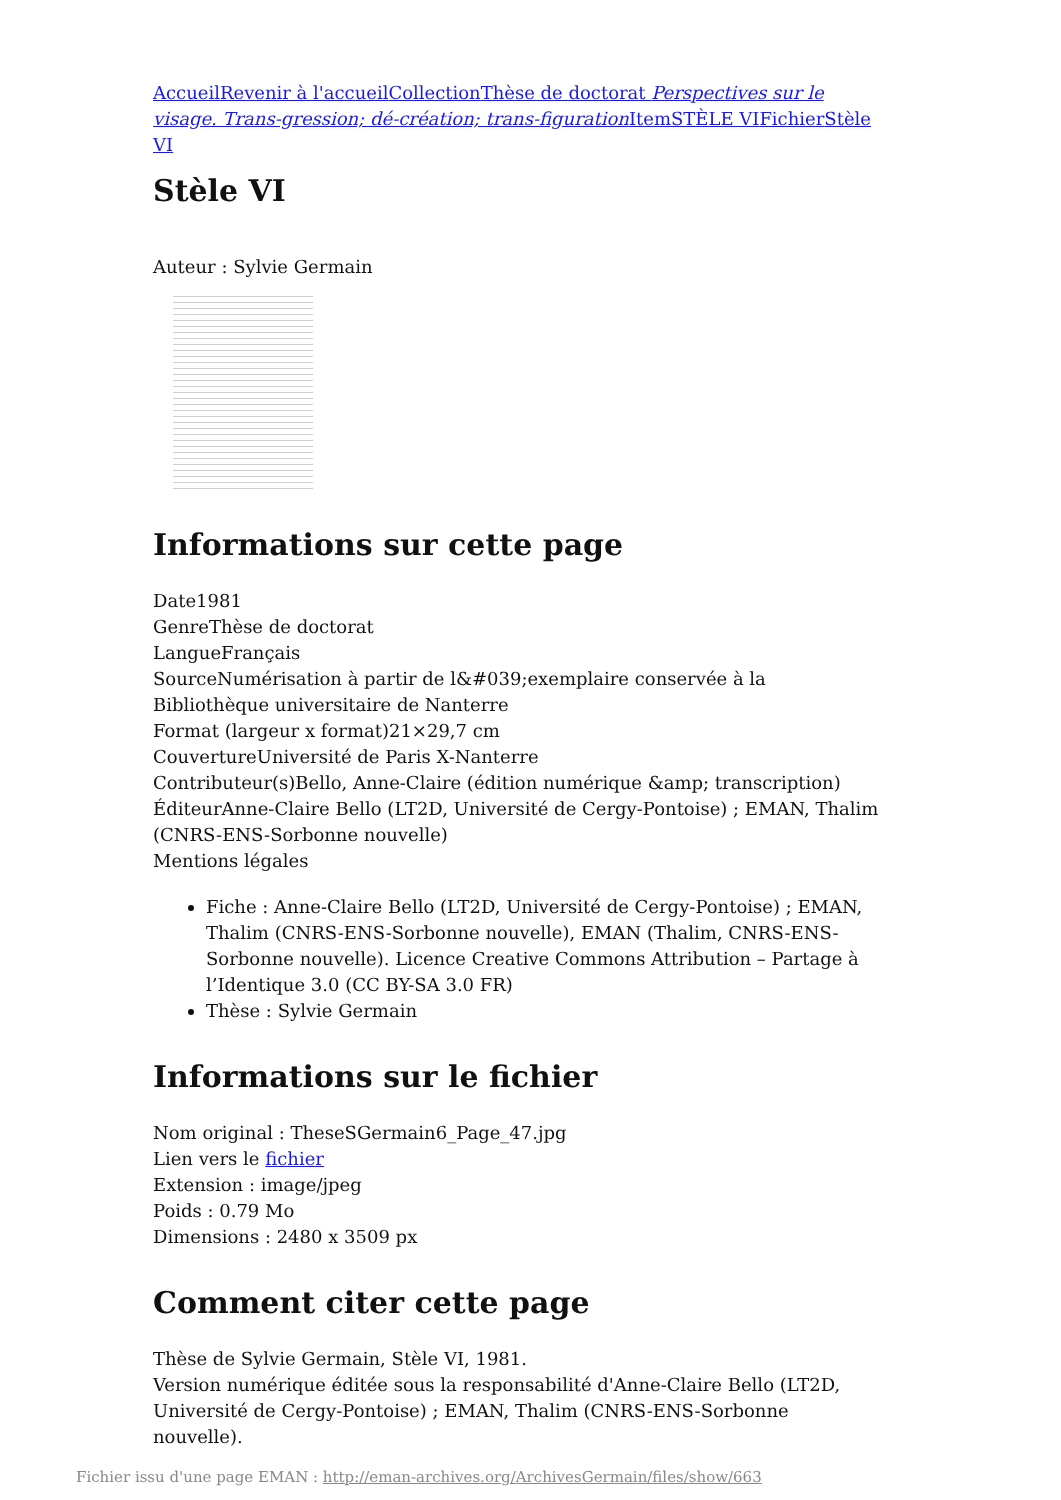Accueil Revenir à l'accueil Collection Thèse de doctorat Perspectives sur le visage. Trans-gression; dé-création; trans-figuration Item STÈLE VI Fichier Stèle VI
Stèle VI
Auteur : Sylvie Germain
Informations sur cette page
Date1981
GenreThèse de doctorat
LangueFrançais
SourceNumérisation à partir de l&#039;exemplaire conservée à la Bibliothèque universitaire de Nanterre
Format (largeur x format)21×29,7 cm
CouvertureUniversité de Paris X-Nanterre
Contributeur(s)Bello, Anne-Claire (édition numérique &amp; transcription)
ÉditeurAnne-Claire Bello (LT2D, Université de Cergy-Pontoise) ; EMAN, Thalim (CNRS-ENS-Sorbonne nouvelle)
Mentions légales
Fiche : Anne-Claire Bello (LT2D, Université de Cergy-Pontoise) ; EMAN, Thalim (CNRS-ENS-Sorbonne nouvelle), EMAN (Thalim, CNRS-ENS-Sorbonne nouvelle). Licence Creative Commons Attribution – Partage à l’Identique 3.0 (CC BY-SA 3.0 FR)
Thèse : Sylvie Germain
Informations sur le fichier
Nom original : TheseSGermain6_Page_47.jpg
Lien vers le fichier
Extension : image/jpeg
Poids : 0.79 Mo
Dimensions : 2480 x 3509 px
Comment citer cette page
Thèse de Sylvie Germain, Stèle VI, 1981.
Version numérique éditée sous la responsabilité d'Anne-Claire Bello (LT2D, Université de Cergy-Pontoise) ; EMAN, Thalim (CNRS-ENS-Sorbonne nouvelle).
Fichier issu d'une page EMAN : http://eman-archives.org/ArchivesGermain/files/show/663